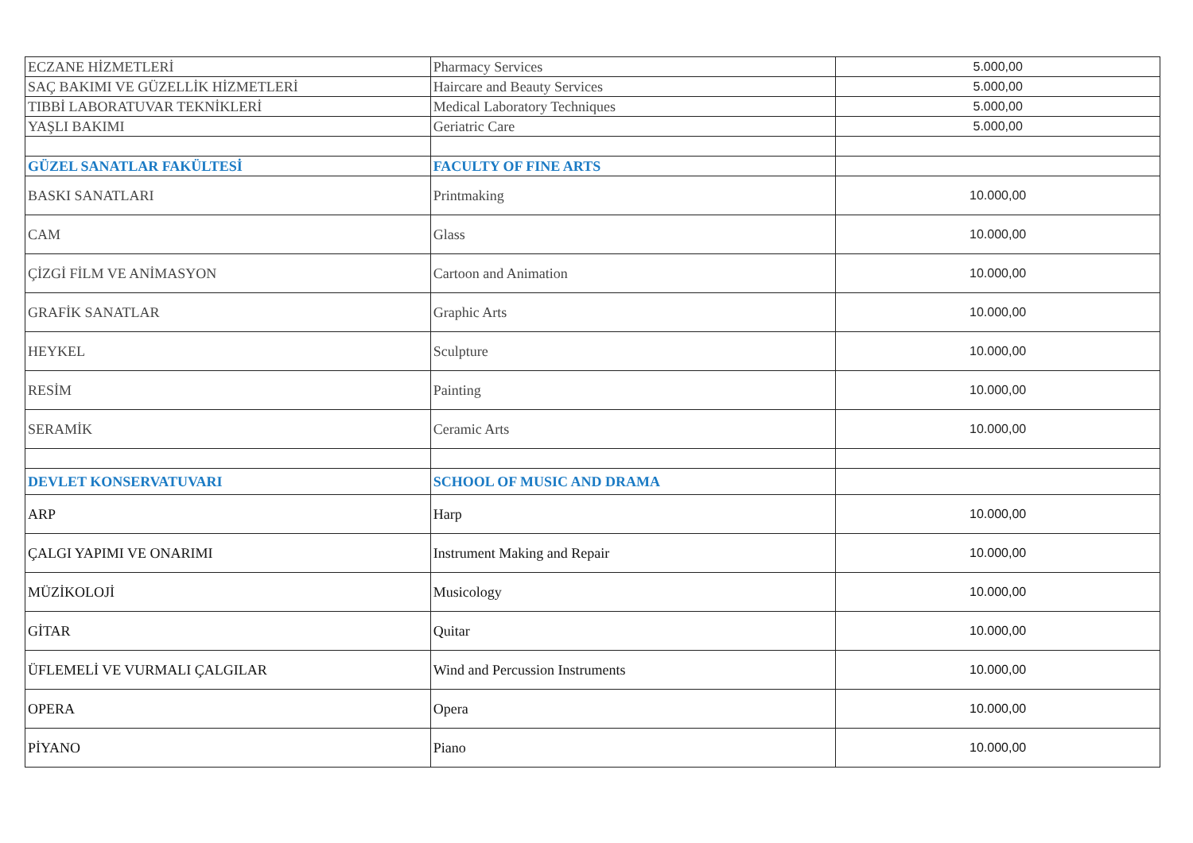| ECZANE HİZMETLERİ | Pharmacy Services | 5.000,00 |
| SAÇ BAKIMI VE GÜZELLİK HİZMETLERİ | Haircare and Beauty Services | 5.000,00 |
| TIBBİ LABORATUVAR TEKNİKLERİ | Medical Laboratory Techniques | 5.000,00 |
| YAŞLI BAKIMI | Geriatric Care | 5.000,00 |
| GÜZEL SANATLAR FAKÜLTESİ | FACULTY OF FINE ARTS | |
| BASKI SANATLARI | Printmaking | 10.000,00 |
| CAM | Glass | 10.000,00 |
| ÇİZGİ FİLM VE ANİMASYON | Cartoon and Animation | 10.000,00 |
| GRAFİK SANATLAR | Graphic Arts | 10.000,00 |
| HEYKEL | Sculpture | 10.000,00 |
| RESİM | Painting | 10.000,00 |
| SERAMİK | Ceramic Arts | 10.000,00 |
| DEVLET KONSERVATUVARI | SCHOOL OF MUSIC AND DRAMA | |
| ARP | Harp | 10.000,00 |
| ÇALGI YAPIMI VE ONARIMI | Instrument Making and Repair | 10.000,00 |
| MÜZİKOLOJİ | Musicology | 10.000,00 |
| GİTAR | Quitar | 10.000,00 |
| ÜFLEMELİ VE VURMALI ÇALGILAR | Wind and Percussion Instruments | 10.000,00 |
| OPERA | Opera | 10.000,00 |
| PİYANO | Piano | 10.000,00 |